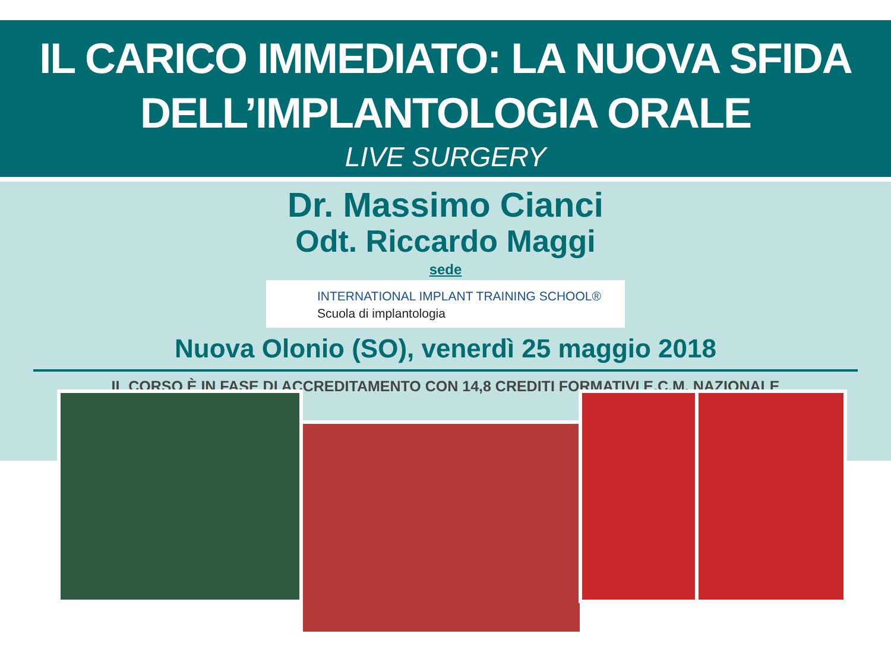IL CARICO IMMEDIATO: LA NUOVA SFIDA
DELL’IMPLANTOLOGIA ORALE
LIVE SURGERY
Dr. Massimo Cianci
Odt. Riccardo Maggi
sede
INTERNATIONAL IMPLANT TRAINING SCHOOL®
Scuola di implantologia
Nuova Olonio (SO), venerdì 25 maggio 2018
IL CORSO È IN FASE DI ACCREDITAMENTO CON 14,8 CREDITI FORMATIVI E.C.M. NAZIONALE